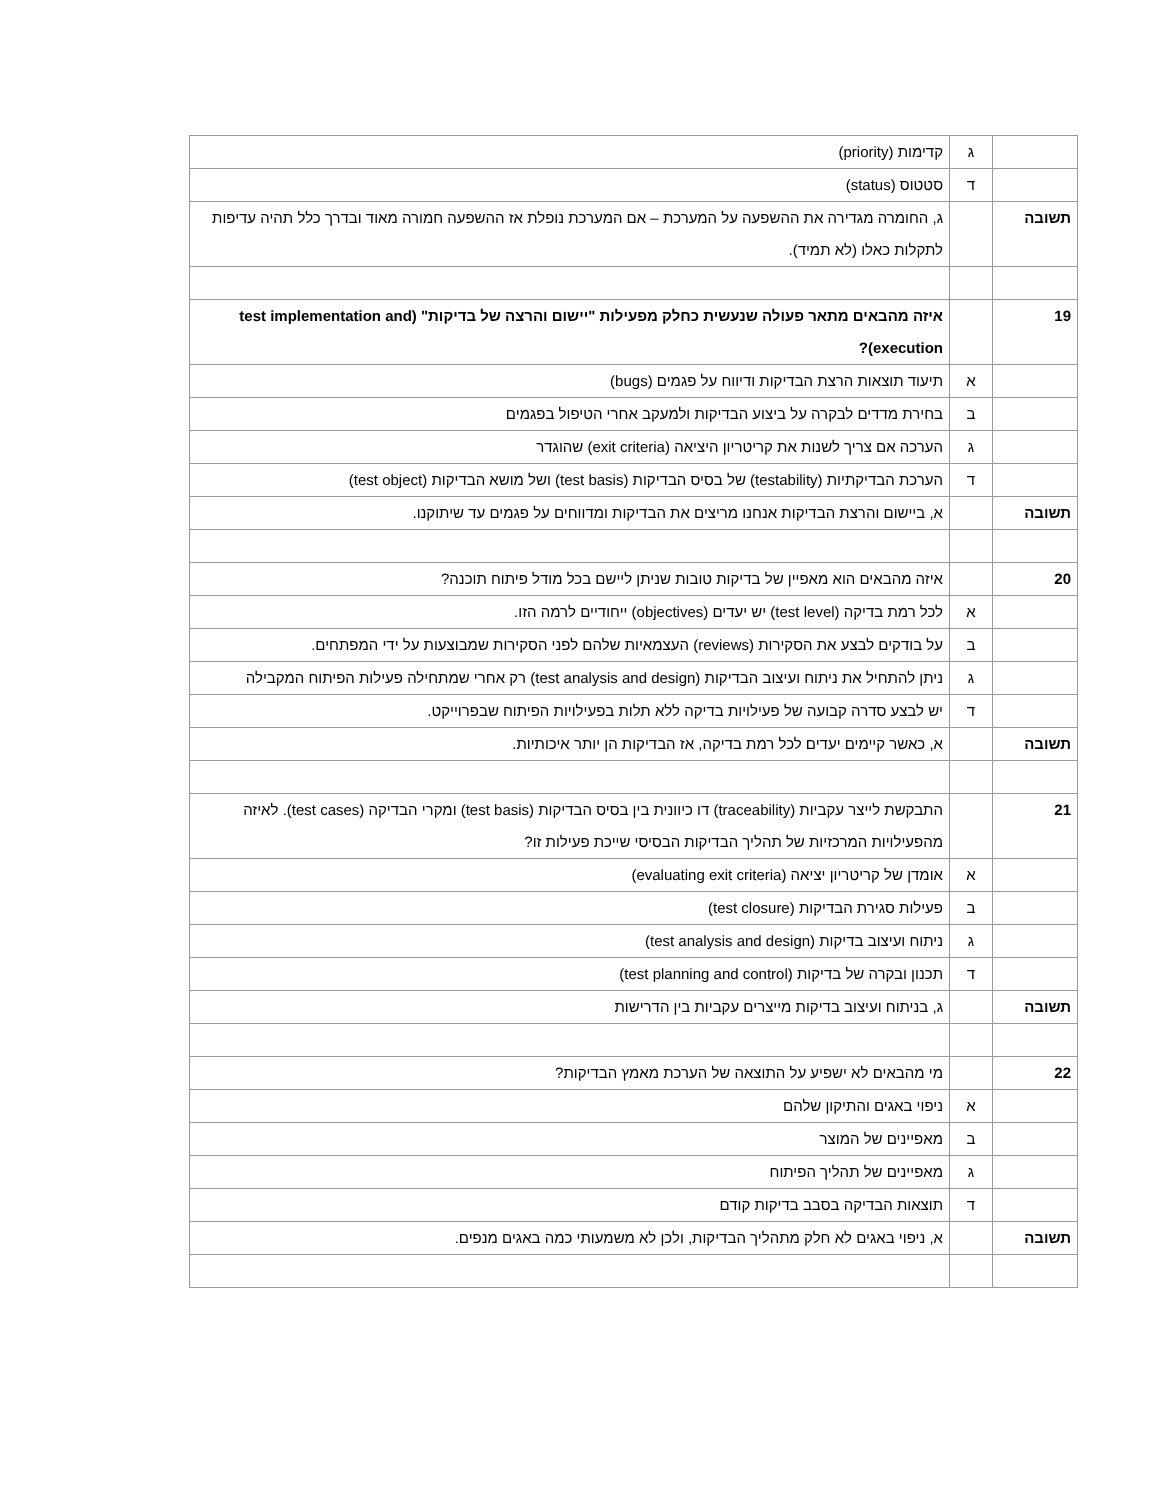| | ג | קדימות (priority) |
| | ד | סטטוס (status) |
| תשובה | | ג, החומרה מגדירה את ההשפעה על המערכת – אם המערכת נופלת אז ההשפעה חמורה מאוד ובדרך כלל תהיה עדיפות לתקלות כאלו (לא תמיד). |
| 19 | | איזה מהבאים מתאר פעולה שנעשית כחלק מפעילות "יישום והרצה של בדיקות" (test implementation and execution)? |
| | א | תיעוד תוצאות הרצת הבדיקות ודיווח על פגמים (bugs) |
| | ב | בחירת מדדים לבקרה על ביצוע הבדיקות ולמעקב אחרי הטיפול בפגמים |
| | ג | הערכה אם צריך לשנות את קריטריון היציאה (exit criteria) שהוגדר |
| | ד | הערכת הבדיקתיות (testability) של בסיס הבדיקות (test basis) ושל מושא הבדיקות (test object) |
| תשובה | | א, ביישום והרצת הבדיקות אנחנו מריצים את הבדיקות ומדווחים על פגמים עד שיתוקנו. |
| 20 | | איזה מהבאים הוא מאפיין של בדיקות טובות שניתן ליישם בכל מודל פיתוח תוכנה? |
| | א | לכל רמת בדיקה (test level) יש יעדים (objectives) ייחודיים לרמה הזו. |
| | ב | על בודקים לבצע את הסקירות (reviews) העצמאיות שלהם לפני הסקירות שמבוצעות על ידי המפתחים. |
| | ג | ניתן להתחיל את ניתוח ועיצוב הבדיקות (test analysis and design) רק אחרי שמתחילה פעילות הפיתוח המקבילה |
| | ד | יש לבצע סדרה קבועה של פעילויות בדיקה ללא תלות בפעילויות הפיתוח שבפרוייקט. |
| תשובה | | א, כאשר קיימים יעדים לכל רמת בדיקה, אז הבדיקות הן יותר איכותיות. |
| 21 | | התבקשת לייצר עקביות (traceability) דו כיוונית בין בסיס הבדיקות (test basis) ומקרי הבדיקה (test cases). לאיזה מהפעילויות המרכזיות של תהליך הבדיקות הבסיסי שייכת פעילות זו? |
| | א | אומדן של קריטריון יציאה (evaluating exit criteria) |
| | ב | פעילות סגירת הבדיקות (test closure) |
| | ג | ניתוח ועיצוב בדיקות (test analysis and design) |
| | ד | תכנון ובקרה של בדיקות (test planning and control) |
| תשובה | | ג, בניתוח ועיצוב בדיקות מייצרים עקביות בין הדרישות |
| 22 | | מי מהבאים לא ישפיע על התוצאה של הערכת מאמץ הבדיקות? |
| | א | ניפוי באגים והתיקון שלהם |
| | ב | מאפיינים של המוצר |
| | ג | מאפיינים של תהליך הפיתוח |
| | ד | תוצאות הבדיקה בסבב בדיקות קודם |
| תשובה | | א, ניפוי באגים לא חלק מתהליך הבדיקות, ולכן לא משמעותי כמה באגים מנפים. |